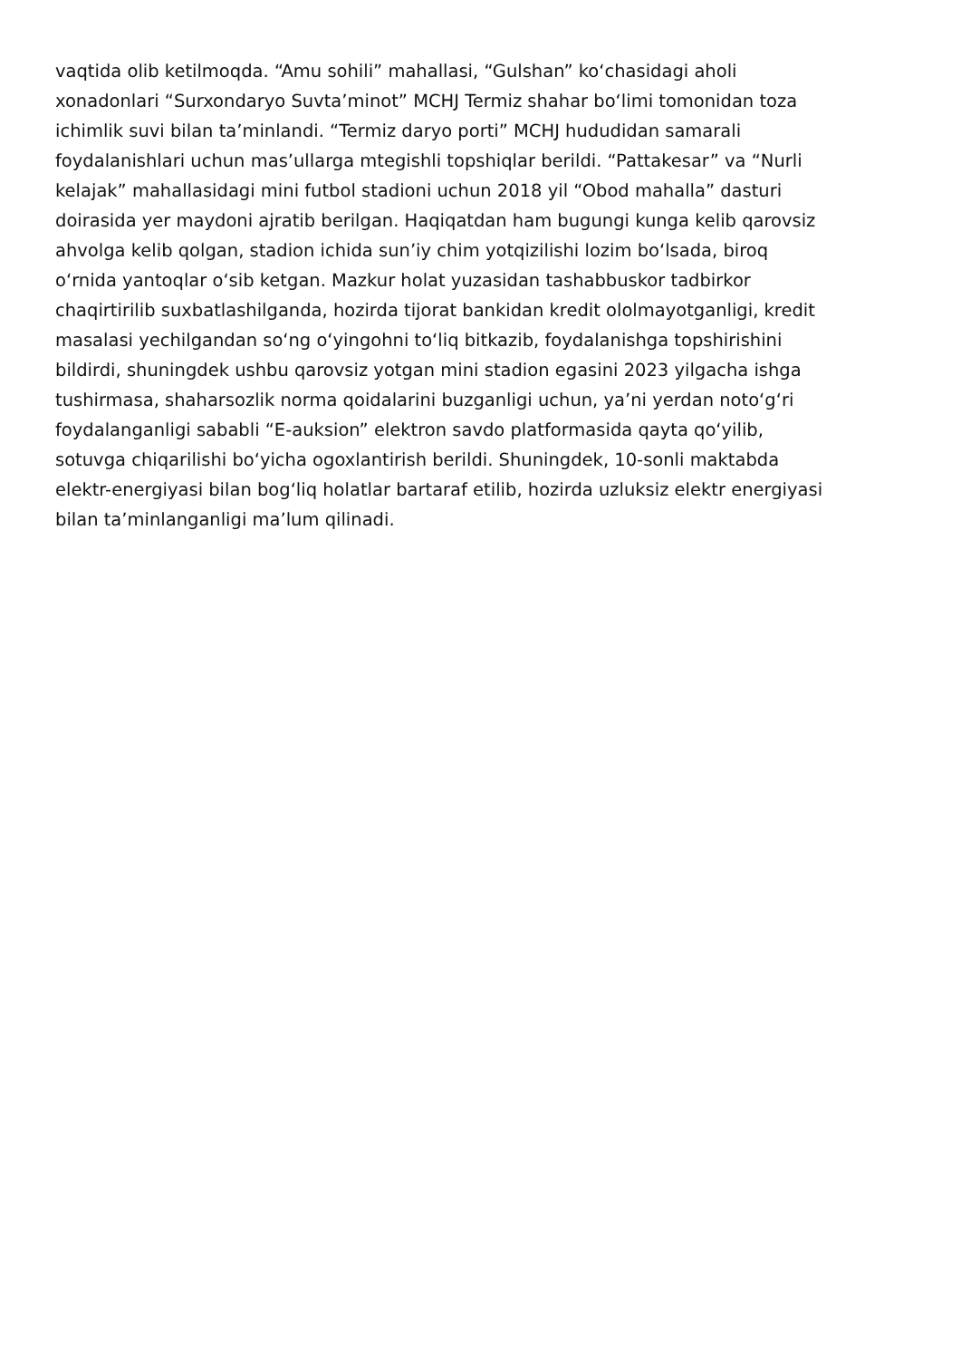vaqtida olib ketilmoqda. “Amu sohili” mahallasi, “Gulshan” ko‘chasidagi aholi
xonadonlari “Surxondaryo Suvta’minot” MCHJ Termiz shahar bo‘limi tomonidan toza
ichimlik suvi bilan ta’minlandi. “Termiz daryo porti” MCHJ hududidan samarali
foydalanishlari uchun mas’ullarga mtegishli topshiqlar berildi. “Pattakesar” va “Nurli
kelajak” mahallasidagi mini futbol stadioni uchun 2018 yil “Obod mahalla” dasturi
doirasida yer maydoni ajratib berilgan. Haqiqatdan ham bugungi kunga kelib qarovsiz
ahvolga kelib qolgan, stadion ichida sun’iy chim yotqizilishi lozim bo‘lsada, biroq
o‘rnida yantoqlar o‘sib ketgan. Mazkur holat yuzasidan tashabbuskor tadbirkor
chaqirtirilib suxbatlashilganda, hozirda tijorat bankidan kredit ololmayotganligi, kredit
masalasi yechilgandan so‘ng o‘yingohni to‘liq bitkazib, foydalanishga topshirishini
bildirdi, shuningdek ushbu qarovsiz yotgan mini stadion egasini 2023 yilgacha ishga
tushirmasa, shaharsozlik norma qoidalarini buzganligi uchun, ya’ni yerdan noto‘g‘ri
foydalanganligi sababli “E-auksion” elektron savdo platformasida qayta qo‘yilib,
sotuvga chiqarilishi bo‘yicha ogoxlantirish berildi. Shuningdek, 10-sonli maktabda
elektr-energiyasi bilan bog‘liq holatlar bartaraf etilib, hozirda uzluksiz elektr energiyasi
bilan ta’minlanganligi ma’lum qilinadi.